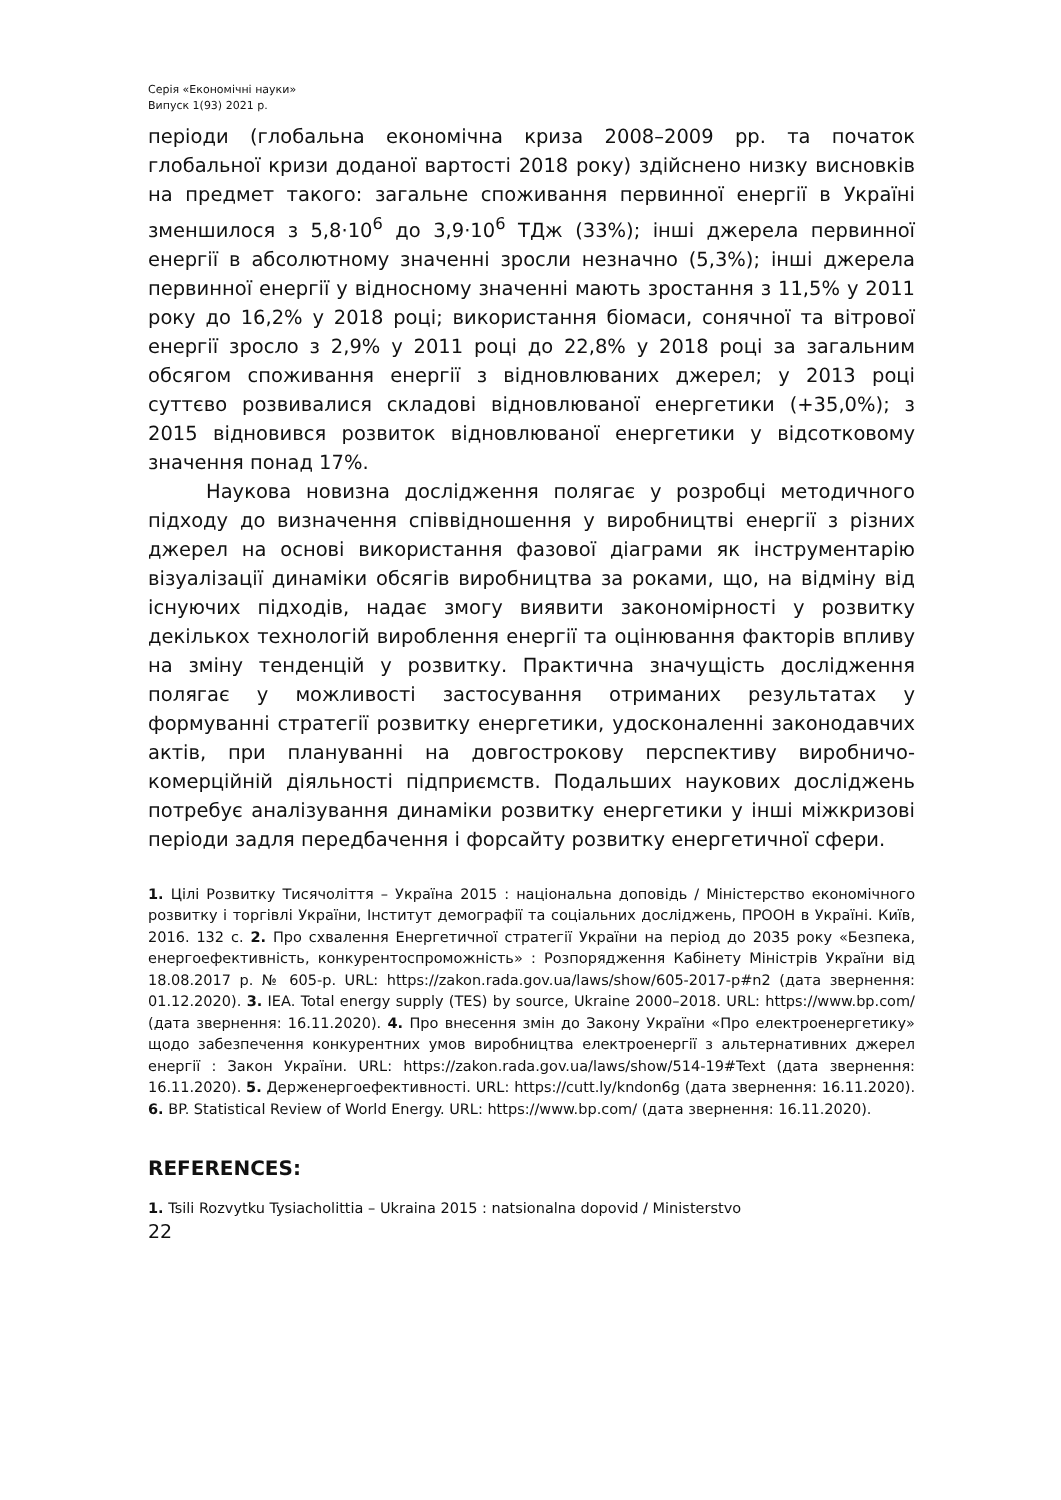Серія «Економічні науки»
Випуск 1(93) 2021 р.
періоди (глобальна економічна криза 2008–2009 рр. та початок глобальної кризи доданої вартості 2018 року) здійснено низку висновків на предмет такого: загальне споживання первинної енергії в Україні зменшилося з 5,8·10<sup>6</sup> до 3,9·10<sup>6</sup> ТДж (33%); інші джерела первинної енергії в абсолютному значенні зросли незначно (5,3%); інші джерела первинної енергії у відносному значенні мають зростання з 11,5% у 2011 року до 16,2% у 2018 році; використання біомаси, сонячної та вітрової енергії зросло з 2,9% у 2011 році до 22,8% у 2018 році за загальним обсягом споживання енергії з відновлюваних джерел; у 2013 році суттєво розвивалися складові відновлюваної енергетики (+35,0%); з 2015 відновився розвиток відновлюваної енергетики у відсотковому значення понад 17%.
Наукова новизна дослідження полягає у розробці методичного підходу до визначення співвідношення у виробництві енергії з різних джерел на основі використання фазової діаграми як інструментарію візуалізації динаміки обсягів виробництва за роками, що, на відміну від існуючих підходів, надає змогу виявити закономірності у розвитку декількох технологій вироблення енергії та оцінювання факторів впливу на зміну тенденцій у розвитку. Практична значущість дослідження полягає у можливості застосування отриманих результатах у формуванні стратегії розвитку енергетики, удосконаленні законодавчих актів, при плануванні на довгострокову перспективу виробничо-комерційній діяльності підприємств. Подальших наукових досліджень потребує аналізування динаміки розвитку енергетики у інші міжкризові періоди задля передбачення і форсайту розвитку енергетичної сфери.
1. Цілі Розвитку Тисячоліття – Україна 2015 : національна доповідь / Міністерство економічного розвитку і торгівлі України, Інститут демографії та соціальних досліджень, ПРООН в Україні. Київ, 2016. 132 с. 2. Про схвалення Енергетичної стратегії України на період до 2035 року «Безпека, енергоефективність, конкурентоспроможність» : Розпорядження Кабінету Міністрів України від 18.08.2017 р. № 605-р. URL: https://zakon.rada.gov.ua/laws/show/605-2017-р#n2 (дата звернення: 01.12.2020). 3. IEA. Total energy supply (TES) by source, Ukraine 2000–2018. URL: https://www.bp.com/ (дата звернення: 16.11.2020). 4. Про внесення змін до Закону України «Про електроенергетику» щодо забезпечення конкурентних умов виробництва електроенергії з альтернативних джерел енергії : Закон України. URL: https://zakon.rada.gov.ua/laws/show/514-19#Text (дата звернення: 16.11.2020). 5. Держенергоефективності. URL: https://cutt.ly/kndon6g (дата звернення: 16.11.2020). 6. BP. Statistical Review of World Energy. URL: https://www.bp.com/ (дата звернення: 16.11.2020).
REFERENCES:
1. Tsili Rozvytku Tysiacholittia – Ukraina 2015 : natsionalna dopovid / Ministerstvo
22